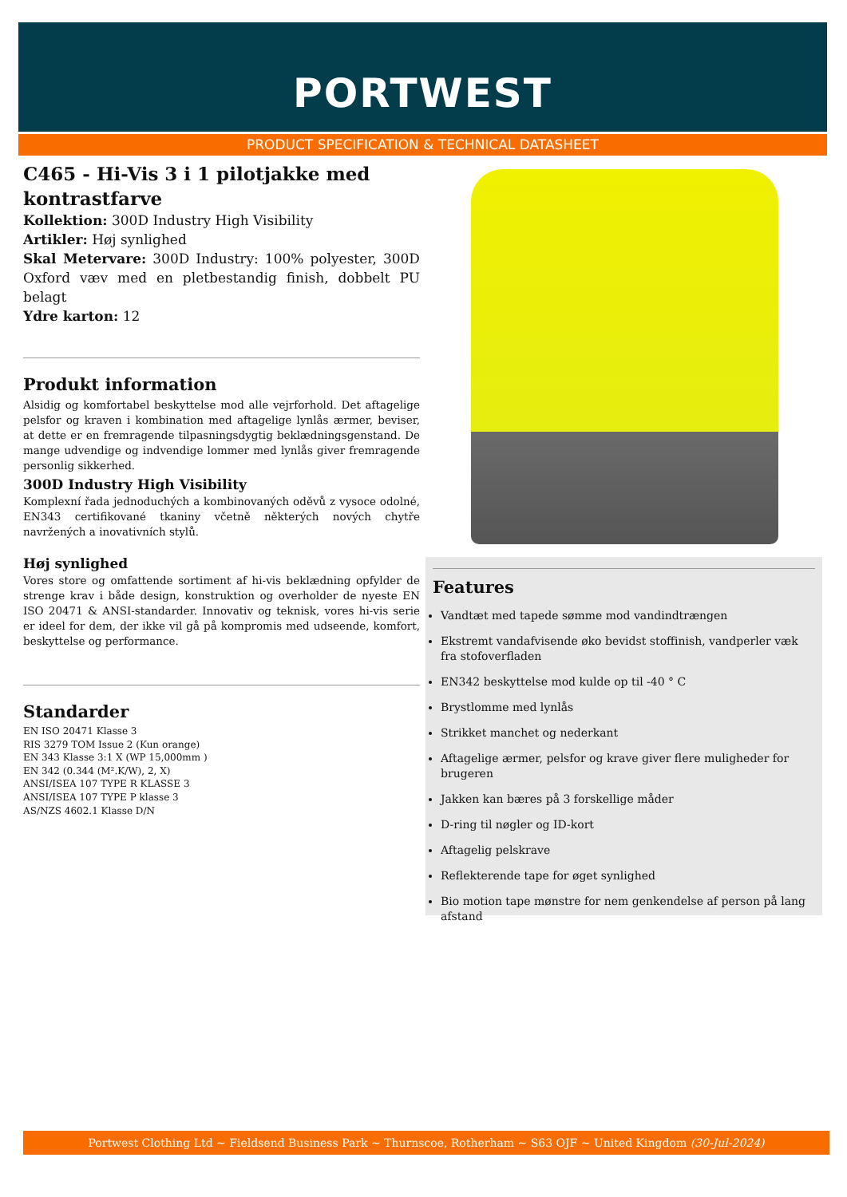PORTWEST
PRODUCT SPECIFICATION & TECHNICAL DATASHEET
C465 - Hi-Vis 3 i 1 pilotjakke med kontrastfarve
Kollektion: 300D Industry High Visibility
Artikler: Høj synlighed
Skal Metervare: 300D Industry: 100% polyester, 300D Oxford væv med en pletbestandig finish, dobbelt PU belagt
Ydre karton: 12
Produkt information
Alsidig og komfortabel beskyttelse mod alle vejrforhold. Det aftagelige pelsfor og kraven i kombination med aftagelige lynlås ærmer, beviser, at dette er en fremragende tilpasningsdygtig beklædningsgenstand. De mange udvendige og indvendige lommer med lynlås giver fremragende personlig sikkerhed.
300D Industry High Visibility
Komplexní řada jednoduchých a kombinovaných oděvů z vysoce odolné, EN343 certifikované tkaniny včetně některých nových chytře navržených a inovativních stylů.
Høj synlighed
Vores store og omfattende sortiment af hi-vis beklædning opfylder de strenge krav i både design, konstruktion og overholder de nyeste EN ISO 20471 & ANSI-standarder. Innovativ og teknisk, vores hi-vis serie er ideel for dem, der ikke vil gå på kompromis med udseende, komfort, beskyttelse og performance.
Standarder
EN ISO 20471 Klasse 3
RIS 3279 TOM Issue 2 (Kun orange)
EN 343 Klasse 3:1 X (WP 15,000mm )
EN 342 (0.344 (M².K/W), 2, X)
ANSI/ISEA 107 TYPE R KLASSE 3
ANSI/ISEA 107 TYPE P klasse 3
AS/NZS 4602.1 Klasse D/N
Features
Vandtæt med tapede sømme mod vandindtrængen
Ekstremt vandafvisende øko bevidst stoffinish, vandperler væk fra stofoverfladen
EN342 beskyttelse mod kulde op til -40 ° C
Brystlomme med lynlås
Strikket manchet og nederkant
Aftagelige ærmer, pelsfor og krave giver flere muligheder for brugeren
Jakken kan bæres på 3 forskellige måder
D-ring til nøgler og ID-kort
Aftagelig pelskrave
Reflekterende tape for øget synlighed
Bio motion tape mønstre for nem genkendelse af person på lang afstand
Portwest Clothing Ltd ~ Fieldsend Business Park ~ Thurnscoe, Rotherham ~ S63 OJF ~ United Kingdom (30-Jul-2024)